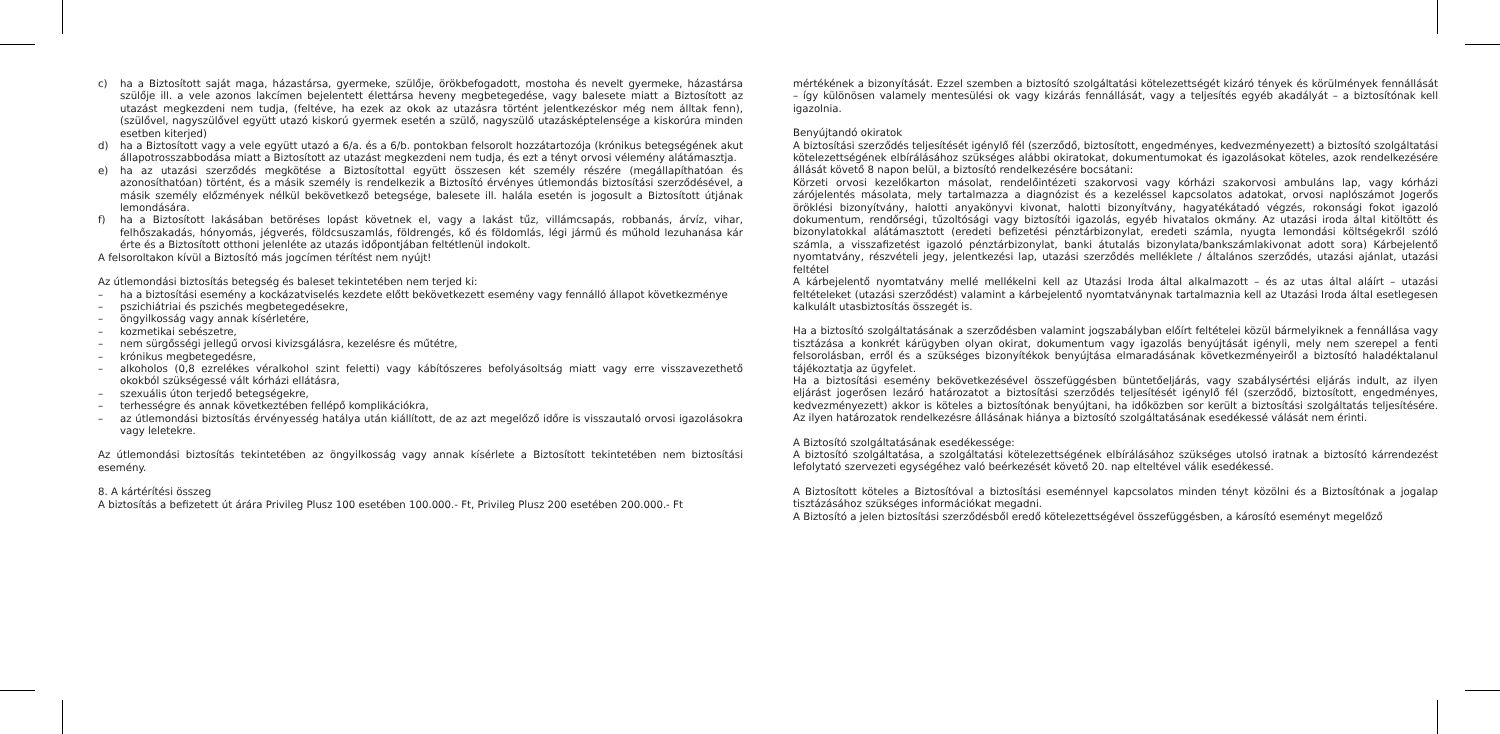c) ha a Biztosított saját maga, házastársa, gyermeke, szülője, örökbefogadott, mostoha és nevelt gyermeke, házastársa szülője ill. a vele azonos lakcímen bejelentett élettársa heveny megbetegedése, vagy balesete miatt a Biztosított az utazást megkezdeni nem tudja, (feltéve, ha ezek az okok az utazásra történt jelentkezéskor még nem álltak fenn), (szülővel, nagyszülővel együtt utazó kiskorú gyermek esetén a szülő, nagyszülő utazásképtelensége a kiskorúra minden esetben kiterjed)
d) ha a Biztosított vagy a vele együtt utazó a 6/a. és a 6/b. pontokban felsorolt hozzátartozója (krónikus betegségének akut állapotrosszabbodása miatt a Biztosított az utazást megkezdeni nem tudja, és ezt a tényt orvosi vélemény alátámasztja.
e) ha az utazási szerződés megkötése a Biztosítottal együtt összesen két személy részére (megállapíthatóan és azonosíthatóan) történt, és a másik személy is rendelkezik a Biztosító érvényes útlemondás biztosítási szerződésével, a másik személy előzmények nélkül bekövetkező betegsége, balesete ill. halála esetén is jogosult a Biztosított útjának lemondására.
f) ha a Biztosított lakásában betöréses lopást követnek el, vagy a lakást tűz, villámcsapás, robbanás, árvíz, vihar, felhőszakadás, hónyomás, jégverés, földcsuszamlás, földrengés, kő és földomlás, légi jármű és műhold lezuhanása kár érte és a Biztosított otthoni jelenléte az utazás időpontjában feltétlenül indokolt.
A felsoroltakon kívül a Biztosító más jogcímen térítést nem nyújt!
Az útlemondási biztosítás betegség és baleset tekintetében nem terjed ki:
– ha a biztosítási esemény a kockázatviselés kezdete előtt bekövetkezett esemény vagy fennálló állapot következménye
– pszichiátriai és pszichés megbetegedésekre,
– öngyilkosság vagy annak kísérletére,
– kozmetikai sebészetre,
– nem sürgősségi jellegű orvosi kivizsgálásra, kezelésre és műtétre,
– krónikus megbetegedésre,
– alkoholos (0,8 ezrelékes véralkohol szint feletti) vagy kábítószeres befolyásoltság miatt vagy erre visszavezethető okokból szükségessé vált kórházi ellátásra,
– szexuális úton terjedő betegségekre,
– terhességre és annak következtében fellépő komplikációkra,
– az útlemondási biztosítás érvényesség hatálya után kiállított, de az azt megelőző időre is visszautaló orvosi igazolásokra vagy leletekre.
Az útlemondási biztosítás tekintetében az öngyilkosság vagy annak kísérlete a Biztosított tekintetében nem biztosítási esemény.
8. A kártérítési összeg
A biztosítás a befizetett út árára Privileg Plusz 100 esetében 100.000.- Ft, Privileg Plusz 200 esetében 200.000.- Ft
mértékének a bizonyítását. Ezzel szemben a biztosító szolgáltatási kötelezettségét kizáró tények és körülmények fennállását – így különösen valamely mentesülési ok vagy kizárás fennállását, vagy a teljesítés egyéb akadályát – a biztosítónak kell igazolnia.
Benyújtandó okiratok
A biztosítási szerződés teljesítését igénylő fél (szerződő, biztosított, engedményes, kedvezményezett) a biztosító szolgáltatási kötelezettségének elbírálásához szükséges alábbi okiratokat, dokumentumokat és igazolásokat köteles, azok rendelkezésére állását követő 8 napon belül, a biztosító rendelkezésére bocsátani:
Körzeti orvosi kezelőkarton másolat, rendelőintézeti szakorvosi vagy kórházi szakorvosi ambuláns lap, vagy kórházi zárójelentés másolata, mely tartalmazza a diagnózist és a kezeléssel kapcsolatos adatokat, orvosi naplószámot Jogerős öröklési bizonyítvány, halotti anyakönyvi kivonat, halotti bizonyítvány, hagyatékátadó végzés, rokonsági fokot igazoló dokumentum, rendőrségi, tűzoltósági vagy biztosítói igazolás, egyéb hivatalos okmány. Az utazási iroda által kitöltött és bizonylatokkal alátámasztott (eredeti befizetési pénztárbizonylat, eredeti számla, nyugta lemondási költségekről szóló számla, a visszafizetést igazoló pénztárbizonylat, banki átutalás bizonylata/bankszámlakivonat adott sora) Kárbejelentő nyomtatvány, részvételi jegy, jelentkezési lap, utazási szerződés melléklete / általános szerződés, utazási ajánlat, utazási feltétel
A kárbejelentő nyomtatvány mellé mellékelni kell az Utazási Iroda által alkalmazott – és az utas által aláírt – utazási feltételeket (utazási szerződést) valamint a kárbejelentő nyomtatványnak tartalmaznia kell az Utazási Iroda által esetlegesen kalkulált utasbiztosítás összegét is.
Ha a biztosító szolgáltatásának a szerződésben valamint jogszabályban előírt feltételei közül bármelyiknek a fennállása vagy tisztázása a konkrét kárügyben olyan okirat, dokumentum vagy igazolás benyújtását igényli, mely nem szerepel a fenti felsorolásban, erről és a szükséges bizonyítékok benyújtása elmaradásának következményeiről a biztosító haladéktalanul tájékoztatja az ügyfelet.
Ha a biztosítási esemény bekövetkezésével összefüggésben büntetőeljárás, vagy szabálysértési eljárás indult, az ilyen eljárást jogerősen lezáró határozatot a biztosítási szerződés teljesítését igénylő fél (szerződő, biztosított, engedményes, kedvezményezett) akkor is köteles a biztosítónak benyújtani, ha időközben sor került a biztosítási szolgáltatás teljesítésére. Az ilyen határozatok rendelkezésre állásának hiánya a biztosító szolgáltatásának esedékessé válását nem érinti.
A Biztosító szolgáltatásának esedékessége:
A biztosító szolgáltatása, a szolgáltatási kötelezettségének elbírálásához szükséges utolsó iratnak a biztosító kárrendezést lefolytató szervezeti egységéhez való beérkezését követő 20. nap elteltével válik esedékessé.
A Biztosított köteles a Biztosítóval a biztosítási eseménnyel kapcsolatos minden tényt közölni és a Biztosítónak a jogalap tisztázásához szükséges információkat megadni.
A Biztosító a jelen biztosítási szerződésből eredő kötelezettségével összefüggésben, a károsító eseményt megelőző